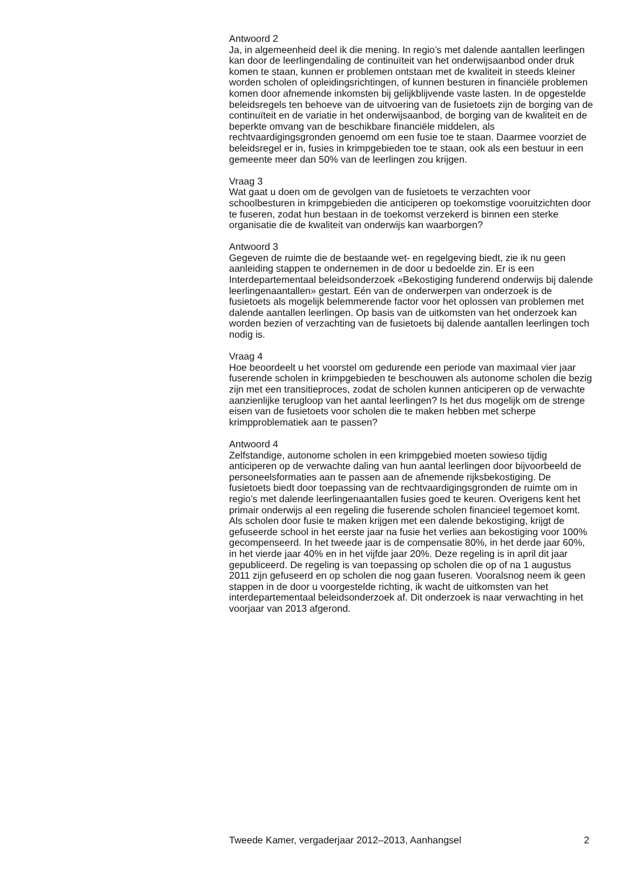Antwoord 2
Ja, in algemeenheid deel ik die mening. In regio’s met dalende aantallen leerlingen kan door de leerlingendaling de continuïteit van het onderwijsaanbod onder druk komen te staan, kunnen er problemen ontstaan met de kwaliteit in steeds kleiner worden scholen of opleidingsrichtingen, of kunnen besturen in financiële problemen komen door afnemende inkomsten bij gelijkblijvende vaste lasten. In de opgestelde beleidsregels ten behoeve van de uitvoering van de fusietoets zijn de borging van de continuïteit en de variatie in het onderwijsaanbod, de borging van de kwaliteit en de beperkte omvang van de beschikbare financiële middelen, als rechtvaardigingsgronden genoemd om een fusie toe te staan. Daarmee voorziet de beleidsregel er in, fusies in krimpgebieden toe te staan, ook als een bestuur in een gemeente meer dan 50% van de leerlingen zou krijgen.
Vraag 3
Wat gaat u doen om de gevolgen van de fusietoets te verzachten voor schoolbesturen in krimpgebieden die anticiperen op toekomstige vooruitzichten door te fuseren, zodat hun bestaan in de toekomst verzekerd is binnen een sterke organisatie die de kwaliteit van onderwijs kan waarborgen?
Antwoord 3
Gegeven de ruimte die de bestaande wet- en regelgeving biedt, zie ik nu geen aanleiding stappen te ondernemen in de door u bedoelde zin. Er is een Interdepartementaal beleidsonderzoek «Bekostiging funderend onderwijs bij dalende leerlingenaantallen» gestart. Eén van de onderwerpen van onderzoek is de fusietoets als mogelijk belemmerende factor voor het oplossen van problemen met dalende aantallen leerlingen. Op basis van de uitkomsten van het onderzoek kan worden bezien of verzachting van de fusietoets bij dalende aantallen leerlingen toch nodig is.
Vraag 4
Hoe beoordeelt u het voorstel om gedurende een periode van maximaal vier jaar fuserende scholen in krimpgebieden te beschouwen als autonome scholen die bezig zijn met een transitieproces, zodat de scholen kunnen anticiperen op de verwachte aanzienlijke terugloop van het aantal leerlingen? Is het dus mogelijk om de strenge eisen van de fusietoets voor scholen die te maken hebben met scherpe krimpproblematiek aan te passen?
Antwoord 4
Zelfstandige, autonome scholen in een krimpgebied moeten sowieso tijdig anticiperen op de verwachte daling van hun aantal leerlingen door bijvoorbeeld de personeelsformaties aan te passen aan de afnemende rijksbekostiging. De fusietoets biedt door toepassing van de rechtvaardigingsgronden de ruimte om in regio’s met dalende leerlingenaantallen fusies goed te keuren. Overigens kent het primair onderwijs al een regeling die fuserende scholen financieel tegemoet komt. Als scholen door fusie te maken krijgen met een dalende bekostiging, krijgt de gefuseerde school in het eerste jaar na fusie het verlies aan bekostiging voor 100% gecompenseerd. In het tweede jaar is de compensatie 80%, in het derde jaar 60%, in het vierde jaar 40% en in het vijfde jaar 20%. Deze regeling is in april dit jaar gepubliceerd. De regeling is van toepassing op scholen die op of na 1 augustus 2011 zijn gefuseerd en op scholen die nog gaan fuseren. Vooralsnog neem ik geen stappen in de door u voorgestelde richting, ik wacht de uitkomsten van het interdepartementaal beleidsonderzoek af. Dit onderzoek is naar verwachting in het voorjaar van 2013 afgerond.
Tweede Kamer, vergaderjaar 2012–2013, Aanhangsel 2